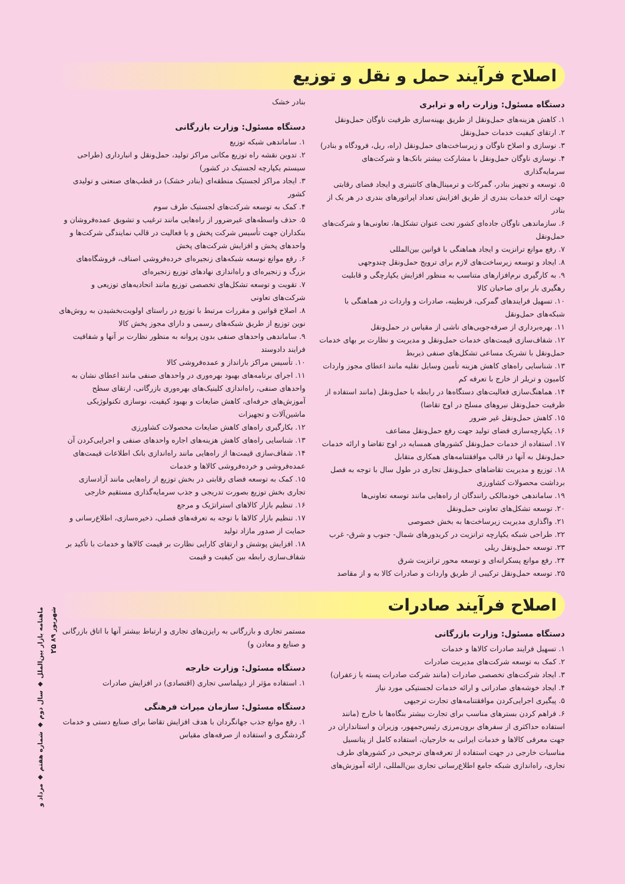اصلاح فرآیند حمل و نقل و توزیع
دستگاه مسئول: وزارت راه و ترابری
۱. کاهش هزینه‌های حمل‌ونقل از طریق بهینه‌سازی ظرفیت ناوگان حمل‌ونقل
۲. ارتقای کیفیت خدمات حمل‌ونقل
۳. نوسازی و اصلاح ناوگان و زیرساخت‌های حمل‌ونقل (راه، ریل، فرودگاه و بنادر)
۴. نوسازی ناوگان حمل‌ونقل با مشارکت بیشتر بانک‌ها و شرکت‌های سرمایه‌گذاری
۵. توسعه و تجهیز بنادر، گمرکات و ترمینال‌های کانتینری و ایجاد فضای رقابتی جهت ارائه خدمات بندری از طریق افزایش تعداد اپراتورهای بندری در هر یک از بنادر
۶. سازماندهی ناوگان جاده‌ای کشور تحت عنوان تشکل‌ها، تعاونی‌ها و شرکت‌های حمل‌ونقل
۷. رفع موانع ترانزیت و ایجاد هماهنگی با قوانین بین‌المللی
۸. ایجاد و توسعه زیرساخت‌های لازم برای ترویج حمل‌ونقل چندوجهی
۹. به کارگیری نرم‌افزارهای متناسب به منظور افزایش یکپارچگی و قابلیت رهگیری بار برای صاحبان کالا
۱۰. تسهیل فرایندهای گمرکی، قرنطینه، صادرات و واردات در هماهنگی با شبکه‌های حمل‌ونقل
۱۱. بهره‌برداری از صرفه‌جویی‌های ناشی از مقیاس در حمل‌ونقل
۱۲. شفاف‌سازی قیمت‌های خدمات حمل‌ونقل و مدیریت و نظارت بر بهای خدمات حمل‌ونقل با تشریک مساعی تشکل‌های صنفی ذیربط
۱۳. شناسایی راه‌های کاهش هزینه تأمین وسایل نقلیه مانند اعطای مجوز واردات کامیون و تریلر از خارج با تعرفه کم
۱۴. هماهنگ‌سازی فعالیت‌های دستگاه‌ها در رابطه با حمل‌ونقل (مانند استفاده از ظرفیت حمل‌ونقل نیروهای مسلح در اوج تقاضا)
۱۵. کاهش حمل‌ونقل غیر ضرور
۱۶. یکپارچه‌سازی فضای تولید جهت رفع حمل‌ونقل مضاعف
۱۷. استفاده از خدمات حمل‌ونقل کشورهای همسایه در اوج تقاضا و ارائه خدمات حمل‌ونقل به آنها در قالب موافقتنامه‌های همکاری متقابل
۱۸. توزیع و مدیریت تقاضاهای حمل‌ونقل تجاری در طول سال با توجه به فصل برداشت محصولات کشاورزی
۱۹. ساماندهی خودمالکی رانندگان از راه‌هایی مانند توسعه تعاونی‌ها
۲۰. توسعه تشکل‌های تعاونی حمل‌ونقل
۲۱. واگذاری مدیریت زیرساخت‌ها به بخش خصوصی
۲۲. طراحی شبکه یکپارچه ترانزیت در کریدورهای شمال- جنوب و شرق- غرب
۲۳. توسعه حمل‌ونقل ریلی
۲۴. رفع موانع پسکرانه‌ای و توسعه محور ترانزیت شرق
۲۵. توسعه حمل‌ونقل ترکیبی از طریق واردات و صادرات کالا به و از مقاصد
بنادر خشک
دستگاه مسئول: وزارت بازرگانی
۱. ساماندهی شبکه توزیع
۲. تدوین نقشه راه توزیع مکانی مراکز تولید، حمل‌ونقل و انبارداری (طراحی سیستم یکپارچه لجستیک در کشور)
۳. ایجاد مراکز لجستیک منطقه‌ای (بنادر خشک) در قطب‌های صنعتی و تولیدی کشور
۴. کمک به توسعه شرکت‌های لجستیک طرف سوم
۵. حذف واسطه‌های غیرضرور از راه‌هایی مانند ترغیب و تشویق عمده‌فروشان و بنکداران جهت تأسیس شرکت پخش و یا فعالیت در قالب نمایندگی شرکت‌ها و واحدهای پخش و افزایش شرکت‌های پخش
۶. رفع موانع توسعه شبکه‌های زنجیره‌ای خرده‌فروشی اصناف، فروشگاه‌های بزرگ و زنجیره‌ای و راه‌اندازی نهادهای توزیع زنجیره‌ای
۷. تقویت و توسعه تشکل‌های تخصصی توزیع مانند اتحادیه‌های توزیعی و شرکت‌های تعاونی
۸. اصلاح قوانین و مقررات مرتبط با توزیع در راستای اولویت‌بخشیدن به روش‌های نوین توزیع از طریق شبکه‌های رسمی و دارای مجوز پخش کالا
۹. ساماندهی واحدهای صنفی بدون پروانه به منظور نظارت بر آنها و شفافیت فرایند دادوستد
۱۰. تأسیس مراکز بارانداز و عمده‌فروشی کالا
۱۱. اجرای برنامه‌های بهبود بهره‌وری در واحدهای صنفی مانند اعطای نشان به واحدهای صنفی، راه‌اندازی کلینیک‌های بهره‌وری بازرگانی، ارتقای سطح آموزش‌های حرفه‌ای، کاهش ضایعات و بهبود کیفیت، نوسازی تکنولوژیکی ماشین‌آلات و تجهیزات
۱۲. بکارگیری راه‌های کاهش ضایعات محصولات کشاورزی
۱۳. شناسایی راه‌های کاهش هزینه‌های اجاره واحدهای صنفی و اجرایی‌کردن آن
۱۴. شفاف‌سازی قیمت‌ها از راه‌هایی مانند راه‌اندازی بانک اطلاعات قیمت‌های عمده‌فروشی و خرده‌فروشی کالاها و خدمات
۱۵. کمک به توسعه فضای رقابتی در بخش توزیع از راه‌هایی مانند آزادسازی تجاری بخش توزیع بصورت تدریجی و جذب سرمایه‌گذاری مستقیم خارجی
۱۶. تنظیم بازار کالاهای استراتژیک و مرجع
۱۷. تنظیم بازار کالاها با توجه به تعرفه‌های فصلی، ذخیره‌سازی، اطلاع‌رسانی و حمایت از صدور مازاد تولید
۱۸. افزایش پوشش و ارتقای کارایی نظارت بر قیمت کالاها و خدمات با تأکید بر شفاف‌سازی رابطه بین کیفیت و قیمت
اصلاح فرآیند صادرات
دستگاه مسئول: وزارت بازرگانی
۱. تسهیل فرایند صادرات کالاها و خدمات
۲. کمک به توسعه شرکت‌های مدیریت صادرات
۳. ایجاد شرکت‌های تخصصی صادرات (مانند شرکت صادرات پسته یا زعفران)
۴. ایجاد خوشه‌های صادراتی و ارائه خدمات لجستیکی مورد نیاز
۵. پیگیری اجرایی‌کردن موافقتنامه‌های تجارت ترجیهی
۶. فراهم کردن بسترهای مناسب برای تجارت بیشتر بنگاه‌ها با خارج (مانند استفاده حداکثری از سفرهای برون‌مرزی رئیس‌جمهور، وزیران و استانداران در جهت معرفی کالاها و خدمات ایرانی به خارجیان، استفاده کامل از پتانسیل مناسبات خارجی در جهت استفاده از تعرفه‌های ترجیحی در کشورهای طرف تجاری، راه‌اندازی شبکه جامع اطلاع‌رسانی تجاری بین‌المللی، ارائه آموزش‌های
مستمر تجاری و بازرگانی به رایزن‌های تجاری و ارتباط بیشتر آنها با اتاق بازرگانی و صنایع و معادن و)
دستگاه مسئول: وزارت خارجه
۱. استفاده مؤثر از دیپلماسی تجاری (اقتصادی) در افزایش صادرات
دستگاه مسئول: سازمان میراث فرهنگی
۱. رفع موانع جذب جهانگردان با هدف افزایش تقاضا برای صنایع دستی و خدمات گردشگری و استفاده از صرفه‌های مقیاس
ماهنامه بازار بین‌الملل ◆ سال دوم ◆ شماره هفتم ◆ مرداد و شهریور ۸۹ ۲۵